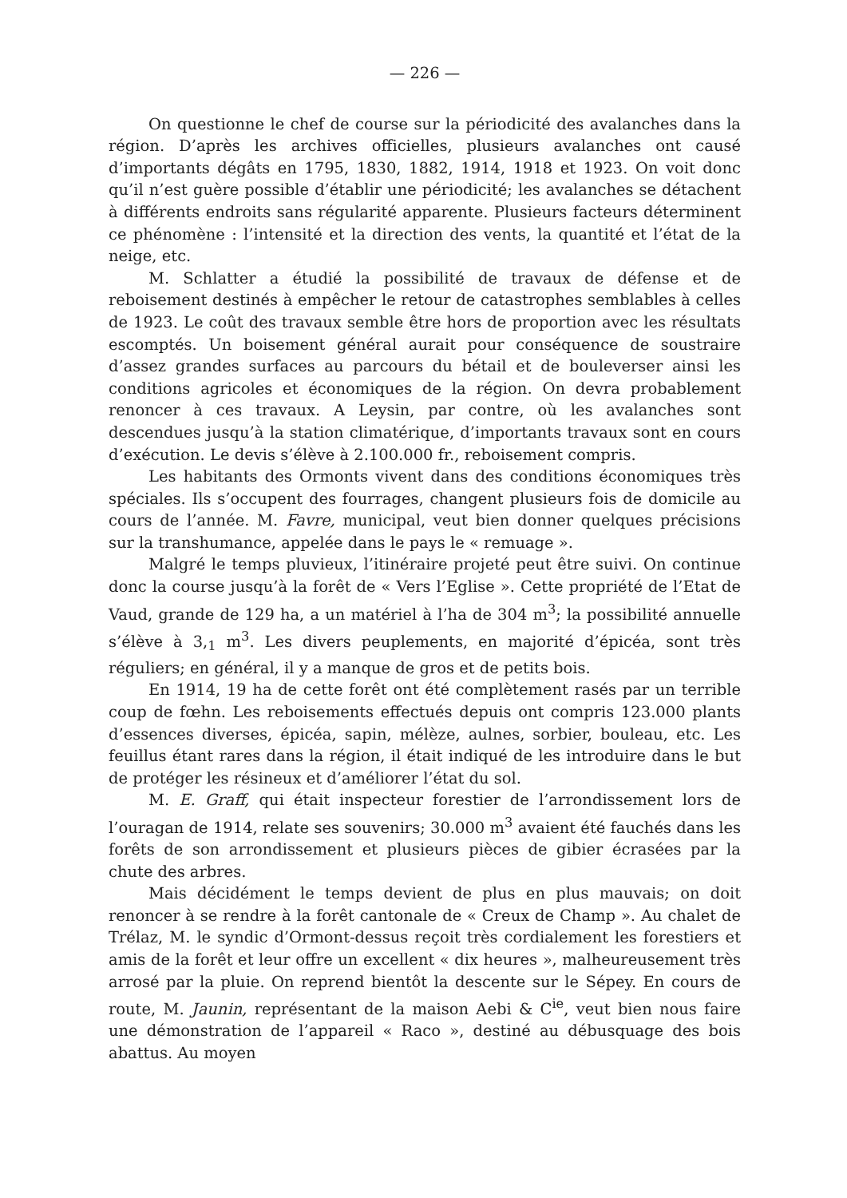— 226 —
On questionne le chef de course sur la périodicité des avalanches dans la région. D’après les archives officielles, plusieurs avalanches ont causé d’importants dégâts en 1795, 1830, 1882, 1914, 1918 et 1923. On voit donc qu’il n’est guère possible d’établir une périodicité; les avalanches se détachent à différents endroits sans régularité apparente. Plusieurs facteurs déterminent ce phénomène : l’intensité et la direction des vents, la quantité et l’état de la neige, etc.
M. Schlatter a étudié la possibilité de travaux de défense et de reboisement destinés à empêcher le retour de catastrophes semblables à celles de 1923. Le coût des travaux semble être hors de proportion avec les résultats escomptés. Un boisement général aurait pour conséquence de soustraire d’assez grandes surfaces au parcours du bétail et de bouleverser ainsi les conditions agricoles et économiques de la région. On devra probablement renoncer à ces travaux. A Leysin, par contre, où les avalanches sont descendues jusqu’à la station climatérique, d’importants travaux sont en cours d’exécution. Le devis s’élève à 2.100.000 fr., reboisement compris.
Les habitants des Ormonts vivent dans des conditions économiques très spéciales. Ils s’occupent des fourrages, changent plusieurs fois de domicile au cours de l’année. M. Favre, municipal, veut bien donner quelques précisions sur la transhumance, appelée dans le pays le « remuage ».
Malgré le temps pluvieux, l’itinéraire projeté peut être suivi. On continue donc la course jusqu’à la forêt de « Vers l’Eglise ». Cette propriété de l’Etat de Vaud, grande de 129 ha, a un matériel à l’ha de 304 m<sup>3</sup>; la possibilité annuelle s’élève à 3,<sub>1</sub> m<sup>3</sup>. Les divers peuplements, en majorité d’épicéa, sont très réguliers; en général, il y a manque de gros et de petits bois.
En 1914, 19 ha de cette forêt ont été complètement rasés par un terrible coup de fœhn. Les reboisements effectués depuis ont compris 123.000 plants d’essences diverses, épicéa, sapin, mélèze, aulnes, sorbier, bouleau, etc. Les feuillus étant rares dans la région, il était indiqué de les introduire dans le but de protéger les résineux et d’améliorer l’état du sol.
M. E. Graff, qui était inspecteur forestier de l’arrondissement lors de l’ouragan de 1914, relate ses souvenirs; 30.000 m<sup>3</sup> avaient été fauchés dans les forêts de son arrondissement et plusieurs pièces de gibier écrasées par la chute des arbres.
Mais décidément le temps devient de plus en plus mauvais; on doit renoncer à se rendre à la forêt cantonale de « Creux de Champ ». Au chalet de Trélaz, M. le syndic d’Ormont-dessus reçoit très cordialement les forestiers et amis de la forêt et leur offre un excellent « dix heures », malheureusement très arrosé par la pluie. On reprend bientôt la descente sur le Sépey. En cours de route, M. Jaunin, représentant de la maison Aebi & C<sup>ie</sup>, veut bien nous faire une démonstration de l’appareil « Raco », destiné au débusquage des bois abattus. Au moyen